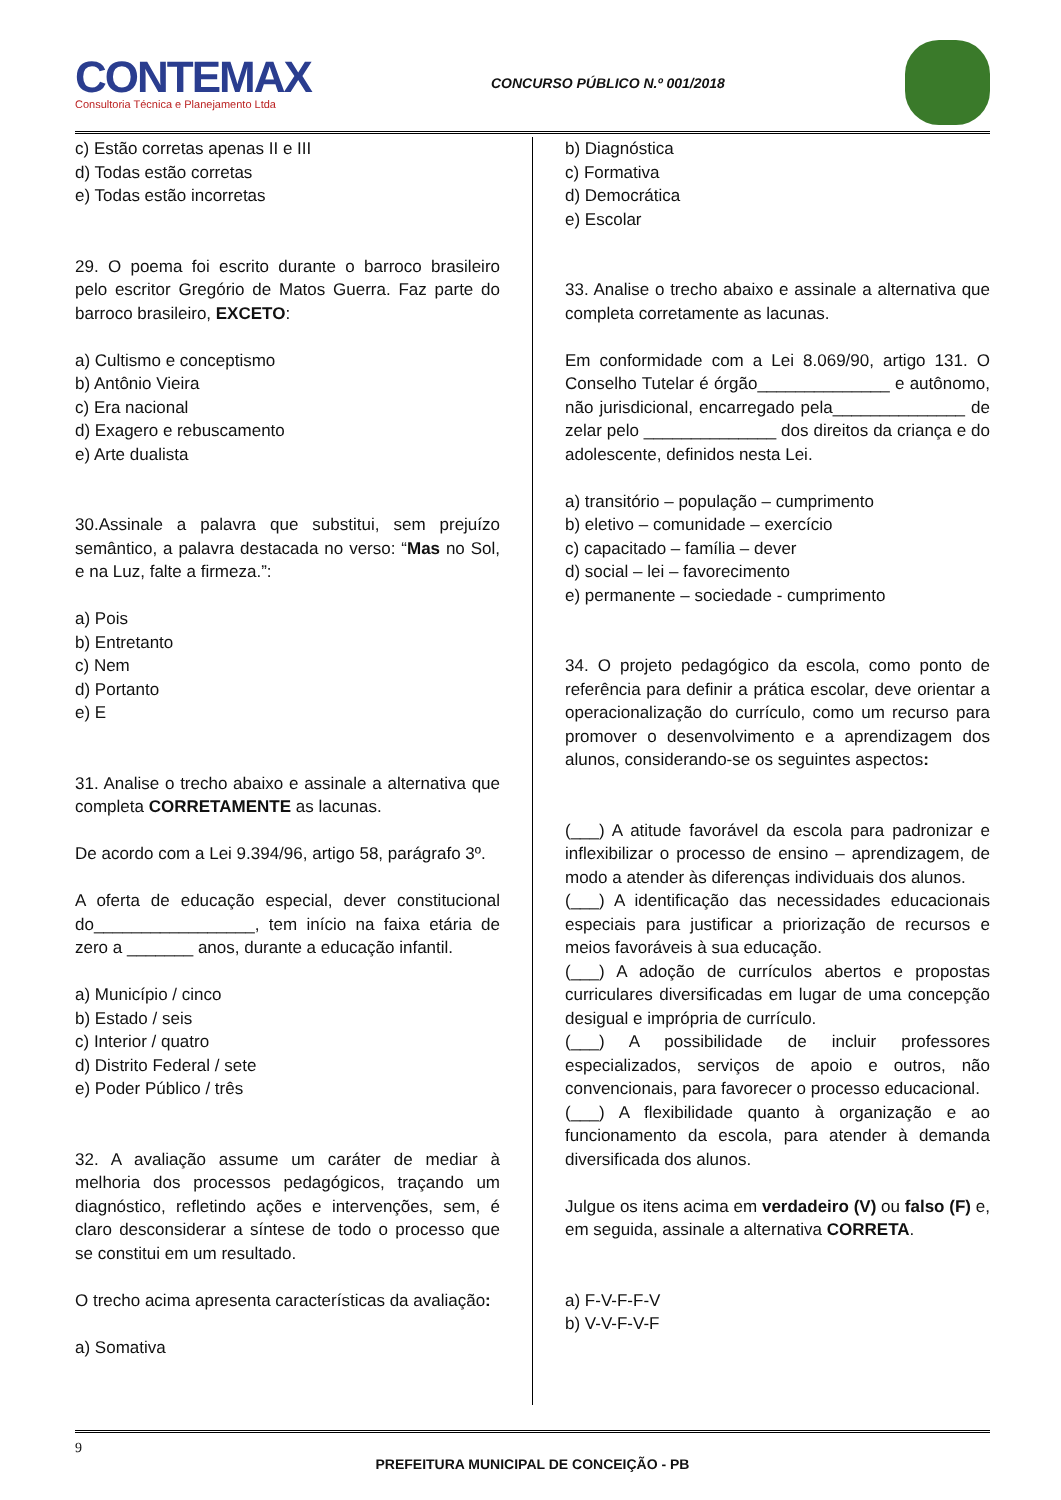CONTEMAX
Consultoria Técnica e Planejamento Ltda
CONCURSO PÚBLICO N.º 001/2018
c) Estão corretas apenas II e III
d) Todas estão corretas
e) Todas estão incorretas
29. O poema foi escrito durante o barroco brasileiro pelo escritor Gregório de Matos Guerra. Faz parte do barroco brasileiro, EXCETO:
a) Cultismo e conceptismo
b) Antônio Vieira
c) Era nacional
d) Exagero e rebuscamento
e) Arte dualista
30.Assinale a palavra que substitui, sem prejuízo semântico, a palavra destacada no verso: “Mas no Sol, e na Luz, falte a firmeza.”:
a) Pois
b) Entretanto
c) Nem
d) Portanto
e) E
31. Analise o trecho abaixo e assinale a alternativa que completa CORRETAMENTE as lacunas.
De acordo com a Lei 9.394/96, artigo 58, parágrafo 3º.
A oferta de educação especial, dever constitucional do_________________, tem início na faixa etária de zero a _______ anos, durante a educação infantil.
a) Município / cinco
b) Estado / seis
c) Interior / quatro
d) Distrito Federal / sete
e) Poder Público / três
32. A avaliação assume um caráter de mediar à melhoria dos processos pedagógicos, traçando um diagnóstico, refletindo ações e intervenções, sem, é claro desconsiderar a síntese de todo o processo que se constitui em um resultado.
O trecho acima apresenta características da avaliação:
a) Somativa
b) Diagnóstica
c) Formativa
d) Democrática
e) Escolar
33. Analise o trecho abaixo e assinale a alternativa que completa corretamente as lacunas.
Em conformidade com a Lei 8.069/90, artigo 131. O Conselho Tutelar é órgão______________ e autônomo, não jurisdicional, encarregado pela______________ de zelar pelo ______________ dos direitos da criança e do adolescente, definidos nesta Lei.
a) transitório – população – cumprimento
b) eletivo – comunidade – exercício
c) capacitado – família – dever
d) social – lei – favorecimento
e) permanente – sociedade - cumprimento
34. O projeto pedagógico da escola, como ponto de referência para definir a prática escolar, deve orientar a operacionalização do currículo, como um recurso para promover o desenvolvimento e a aprendizagem dos alunos, considerando-se os seguintes aspectos:
(___) A atitude favorável da escola para padronizar e inflexibilizar o processo de ensino – aprendizagem, de modo a atender às diferenças individuais dos alunos.
(___) A identificação das necessidades educacionais especiais para justificar a priorização de recursos e meios favoráveis à sua educação.
(___) A adoção de currículos abertos e propostas curriculares diversificadas em lugar de uma concepção desigual e imprópria de currículo.
(___) A possibilidade de incluir professores especializados, serviços de apoio e outros, não convencionais, para favorecer o processo educacional.
(___) A flexibilidade quanto à organização e ao funcionamento da escola, para atender à demanda diversificada dos alunos.
Julgue os itens acima em verdadeiro (V) ou falso (F) e, em seguida, assinale a alternativa CORRETA.
a) F-V-F-F-V
b) V-V-F-V-F
9
PREFEITURA MUNICIPAL DE CONCEIÇÃO - PB